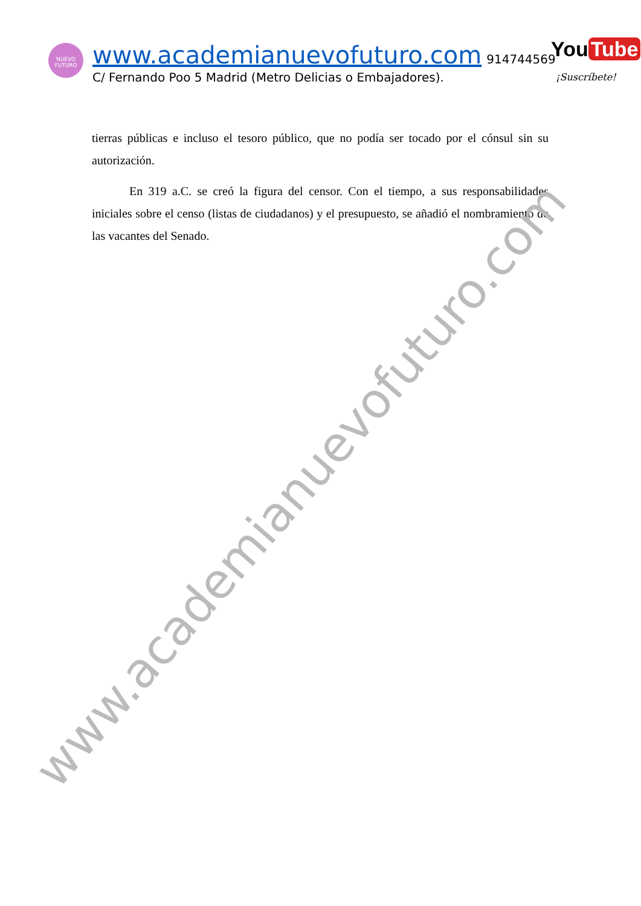NUEVO
FUTURO
www.academianuevofuturo.com 914744569
C/ Fernando Poo 5 Madrid (Metro Delicias o Embajadores).
You Tube
¡Suscríbete!
tierras públicas e incluso el tesoro público, que no podía ser tocado por el cónsul sin su autorización.
En 319 a.C. se creó la figura del censor. Con el tiempo, a sus responsabilidades iniciales sobre el censo (listas de ciudadanos) y el presupuesto, se añadió el nombramiento de las vacantes del Senado.
www.academianuevofuturo.com